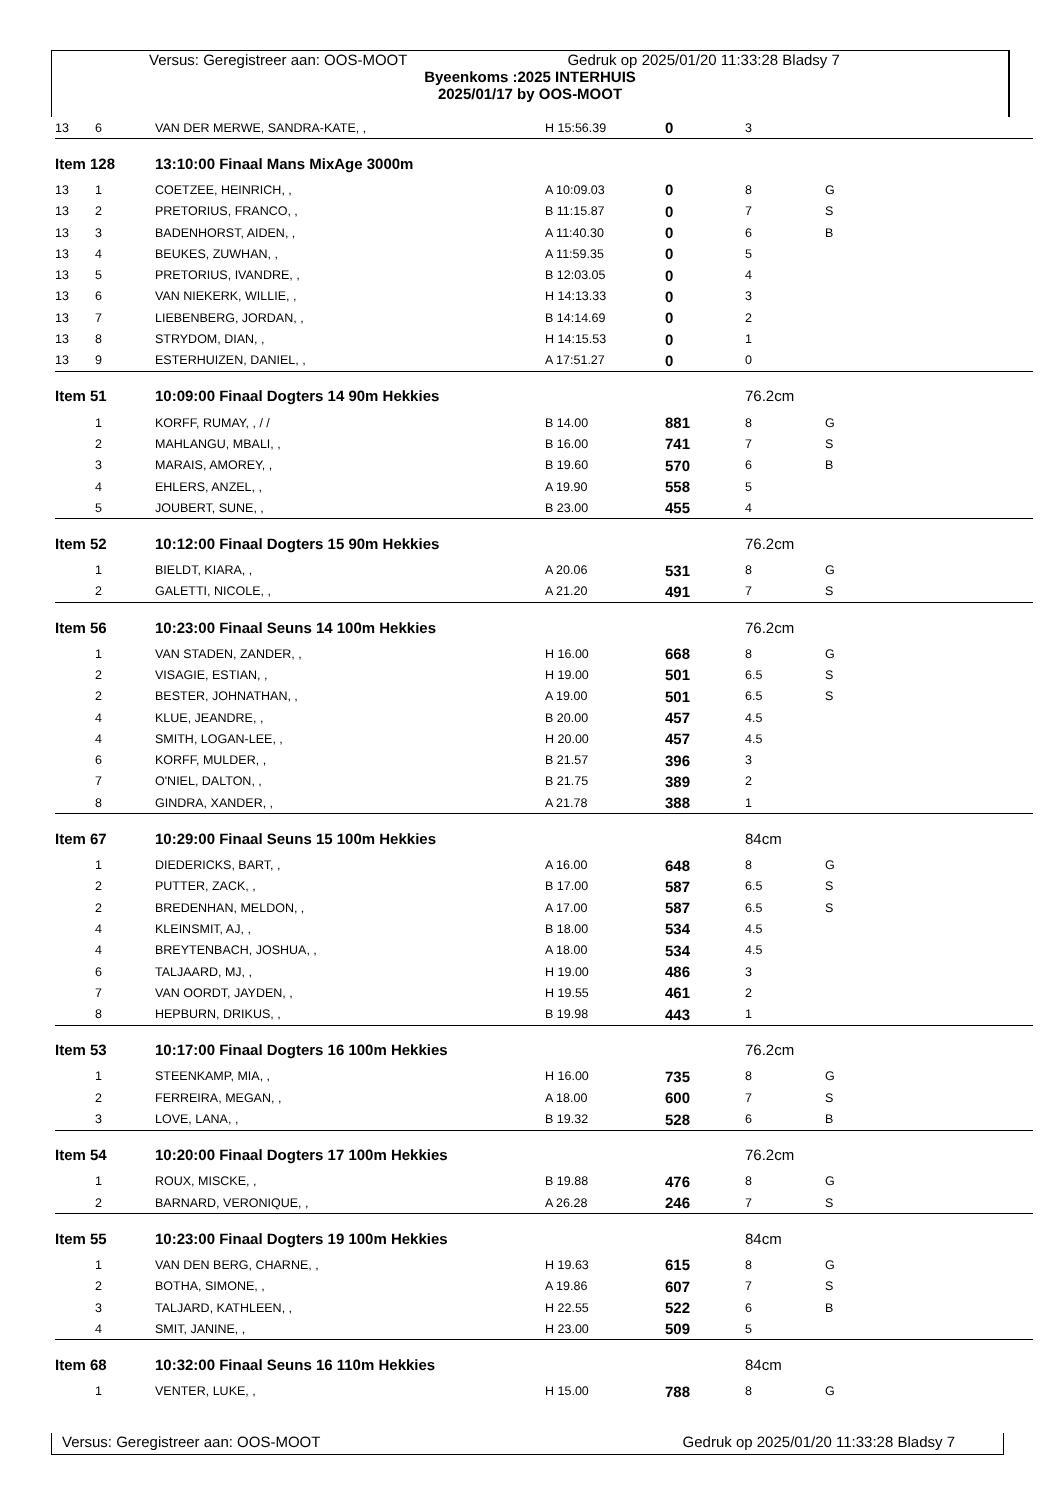Versus: Geregistreer aan: OOS-MOOT Gedruk op 2025/01/20 11:33:28 Bladsy 7
Byeenkoms :2025 INTERHUIS
2025/01/17 by OOS-MOOT
| 13 | 6 | VAN DER MERWE, SANDRA-KATE, , | H 15:56.39 | 0 | 3 | |
| Item 128 | | 13:10:00 Finaal Mans MixAge 3000m | | | | |
| 13 | 1 | COETZEE, HEINRICH, , | A 10:09.03 | 0 | 8 | G |
| 13 | 2 | PRETORIUS, FRANCO, , | B 11:15.87 | 0 | 7 | S |
| 13 | 3 | BADENHORST, AIDEN, , | A 11:40.30 | 0 | 6 | B |
| 13 | 4 | BEUKES, ZUWHAN, , | A 11:59.35 | 0 | 5 | |
| 13 | 5 | PRETORIUS, IVANDRE, , | B 12:03.05 | 0 | 4 | |
| 13 | 6 | VAN NIEKERK, WILLIE, , | H 14:13.33 | 0 | 3 | |
| 13 | 7 | LIEBENBERG, JORDAN, , | B 14:14.69 | 0 | 2 | |
| 13 | 8 | STRYDOM, DIAN, , | H 14:15.53 | 0 | 1 | |
| 13 | 9 | ESTERHUIZEN, DANIEL, , | A 17:51.27 | 0 | 0 | |
| Item 51 | | 10:09:00 Finaal Dogters 14 90m Hekkies | | | 76.2cm | |
| | 1 | KORFF, RUMAY, , / / | B 14.00 | 881 | 8 | G |
| | 2 | MAHLANGU, MBALI, , | B 16.00 | 741 | 7 | S |
| | 3 | MARAIS, AMOREY, , | B 19.60 | 570 | 6 | B |
| | 4 | EHLERS, ANZEL, , | A 19.90 | 558 | 5 | |
| | 5 | JOUBERT, SUNE, , | B 23.00 | 455 | 4 | |
| Item 52 | | 10:12:00 Finaal Dogters 15 90m Hekkies | | | 76.2cm | |
| | 1 | BIELDT, KIARA, , | A 20.06 | 531 | 8 | G |
| | 2 | GALETTI, NICOLE, , | A 21.20 | 491 | 7 | S |
| Item 56 | | 10:23:00 Finaal Seuns 14 100m Hekkies | | | 76.2cm | |
| | 1 | VAN STADEN, ZANDER, , | H 16.00 | 668 | 8 | G |
| | 2 | VISAGIE, ESTIAN, , | H 19.00 | 501 | 6.5 | S |
| | 2 | BESTER, JOHNATHAN, , | A 19.00 | 501 | 6.5 | S |
| | 4 | KLUE, JEANDRE, , | B 20.00 | 457 | 4.5 | |
| | 4 | SMITH, LOGAN-LEE, , | H 20.00 | 457 | 4.5 | |
| | 6 | KORFF, MULDER, , | B 21.57 | 396 | 3 | |
| | 7 | O'NIEL, DALTON, , | B 21.75 | 389 | 2 | |
| | 8 | GINDRA, XANDER, , | A 21.78 | 388 | 1 | |
| Item 67 | | 10:29:00 Finaal Seuns 15 100m Hekkies | | | 84cm | |
| | 1 | DIEDERICKS, BART, , | A 16.00 | 648 | 8 | G |
| | 2 | PUTTER, ZACK, , | B 17.00 | 587 | 6.5 | S |
| | 2 | BREDENHAN, MELDON, , | A 17.00 | 587 | 6.5 | S |
| | 4 | KLEINSMIT, AJ, , | B 18.00 | 534 | 4.5 | |
| | 4 | BREYTENBACH, JOSHUA, , | A 18.00 | 534 | 4.5 | |
| | 6 | TALJAARD, MJ, , | H 19.00 | 486 | 3 | |
| | 7 | VAN OORDT, JAYDEN, , | H 19.55 | 461 | 2 | |
| | 8 | HEPBURN, DRIKUS, , | B 19.98 | 443 | 1 | |
| Item 53 | | 10:17:00 Finaal Dogters 16 100m Hekkies | | | 76.2cm | |
| | 1 | STEENKAMP, MIA, , | H 16.00 | 735 | 8 | G |
| | 2 | FERREIRA, MEGAN, , | A 18.00 | 600 | 7 | S |
| | 3 | LOVE, LANA, , | B 19.32 | 528 | 6 | B |
| Item 54 | | 10:20:00 Finaal Dogters 17 100m Hekkies | | | 76.2cm | |
| | 1 | ROUX, MISCKE, , | B 19.88 | 476 | 8 | G |
| | 2 | BARNARD, VERONIQUE, , | A 26.28 | 246 | 7 | S |
| Item 55 | | 10:23:00 Finaal Dogters 19 100m Hekkies | | | 84cm | |
| | 1 | VAN DEN BERG, CHARNE, , | H 19.63 | 615 | 8 | G |
| | 2 | BOTHA, SIMONE, , | A 19.86 | 607 | 7 | S |
| | 3 | TALJARD, KATHLEEN, , | H 22.55 | 522 | 6 | B |
| | 4 | SMIT, JANINE, , | H 23.00 | 509 | 5 | |
| Item 68 | | 10:32:00 Finaal Seuns 16 110m Hekkies | | | 84cm | |
| | 1 | VENTER, LUKE, , | H 15.00 | 788 | 8 | G |
Versus: Geregistreer aan: OOS-MOOT Gedruk op 2025/01/20 11:33:28 Bladsy 7